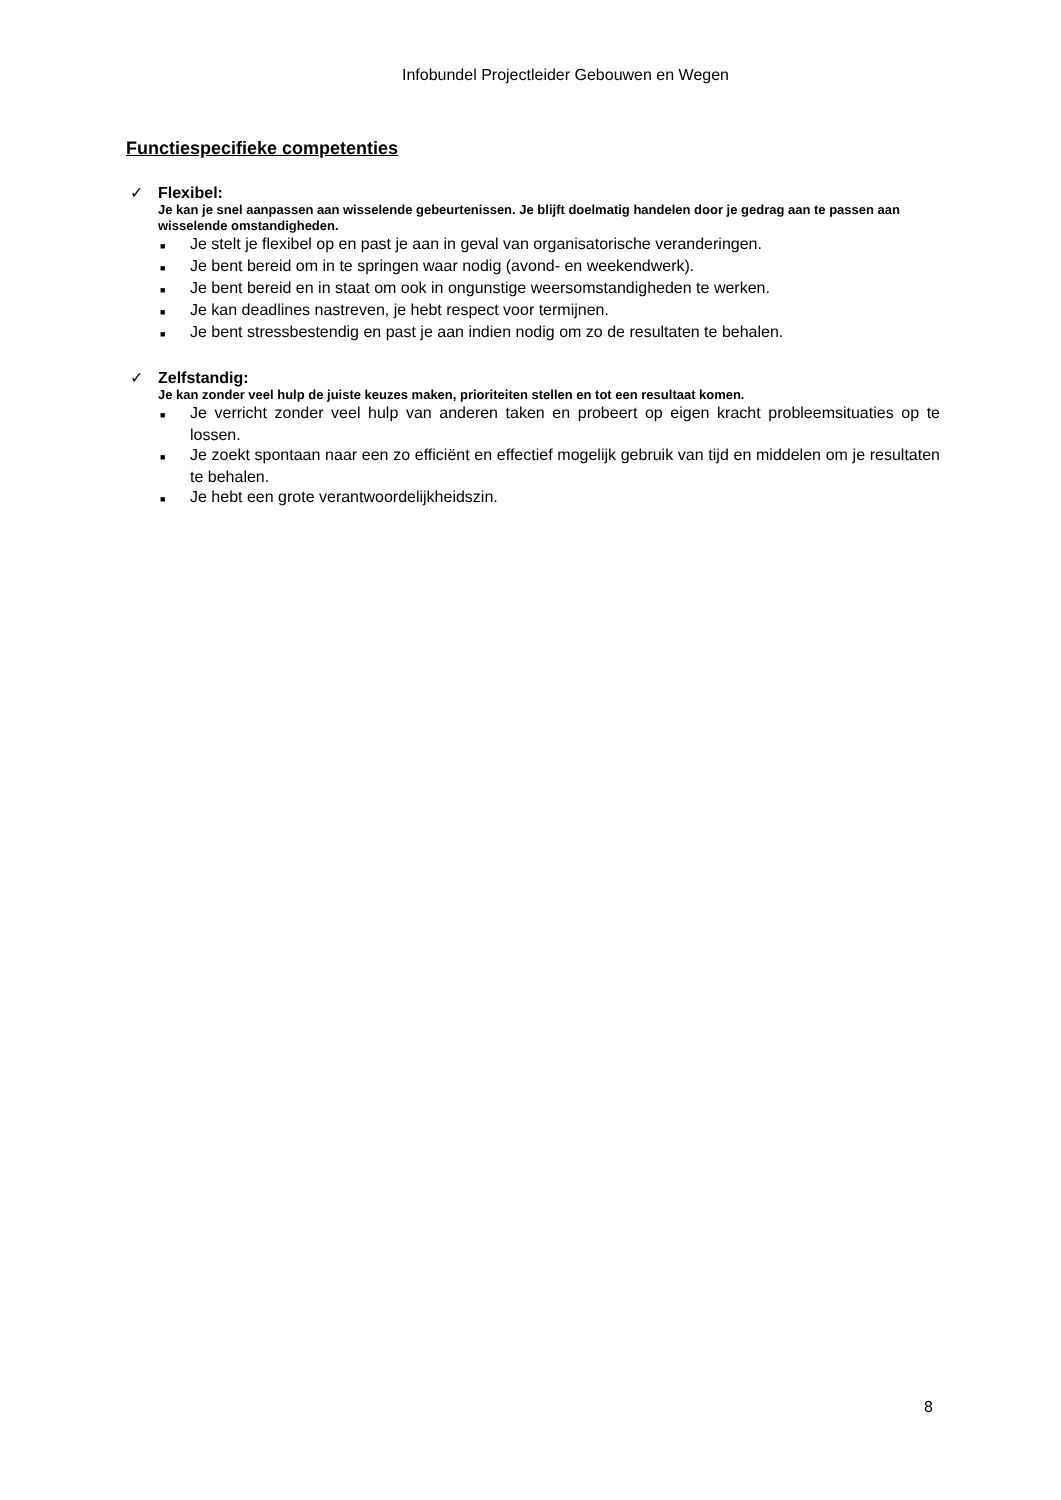Infobundel Projectleider Gebouwen en Wegen
Functiespecifieke competenties
✓ Flexibel:
Je kan je snel aanpassen aan wisselende gebeurtenissen. Je blijft doelmatig handelen door je gedrag aan te passen aan wisselende omstandigheden.
■ Je stelt je flexibel op en past je aan in geval van organisatorische veranderingen.
■ Je bent bereid om in te springen waar nodig (avond- en weekendwerk).
■ Je bent bereid en in staat om ook in ongunstige weersomstandigheden te werken.
■ Je kan deadlines nastreven, je hebt respect voor termijnen.
■ Je bent stressbestendig en past je aan indien nodig om zo de resultaten te behalen.
✓ Zelfstandig:
Je kan zonder veel hulp de juiste keuzes maken, prioriteiten stellen en tot een resultaat komen.
■ Je verricht zonder veel hulp van anderen taken en probeert op eigen kracht probleemsituaties op te lossen.
■ Je zoekt spontaan naar een zo efficiënt en effectief mogelijk gebruik van tijd en middelen om je resultaten te behalen.
■ Je hebt een grote verantwoordelijkheidszin.
8